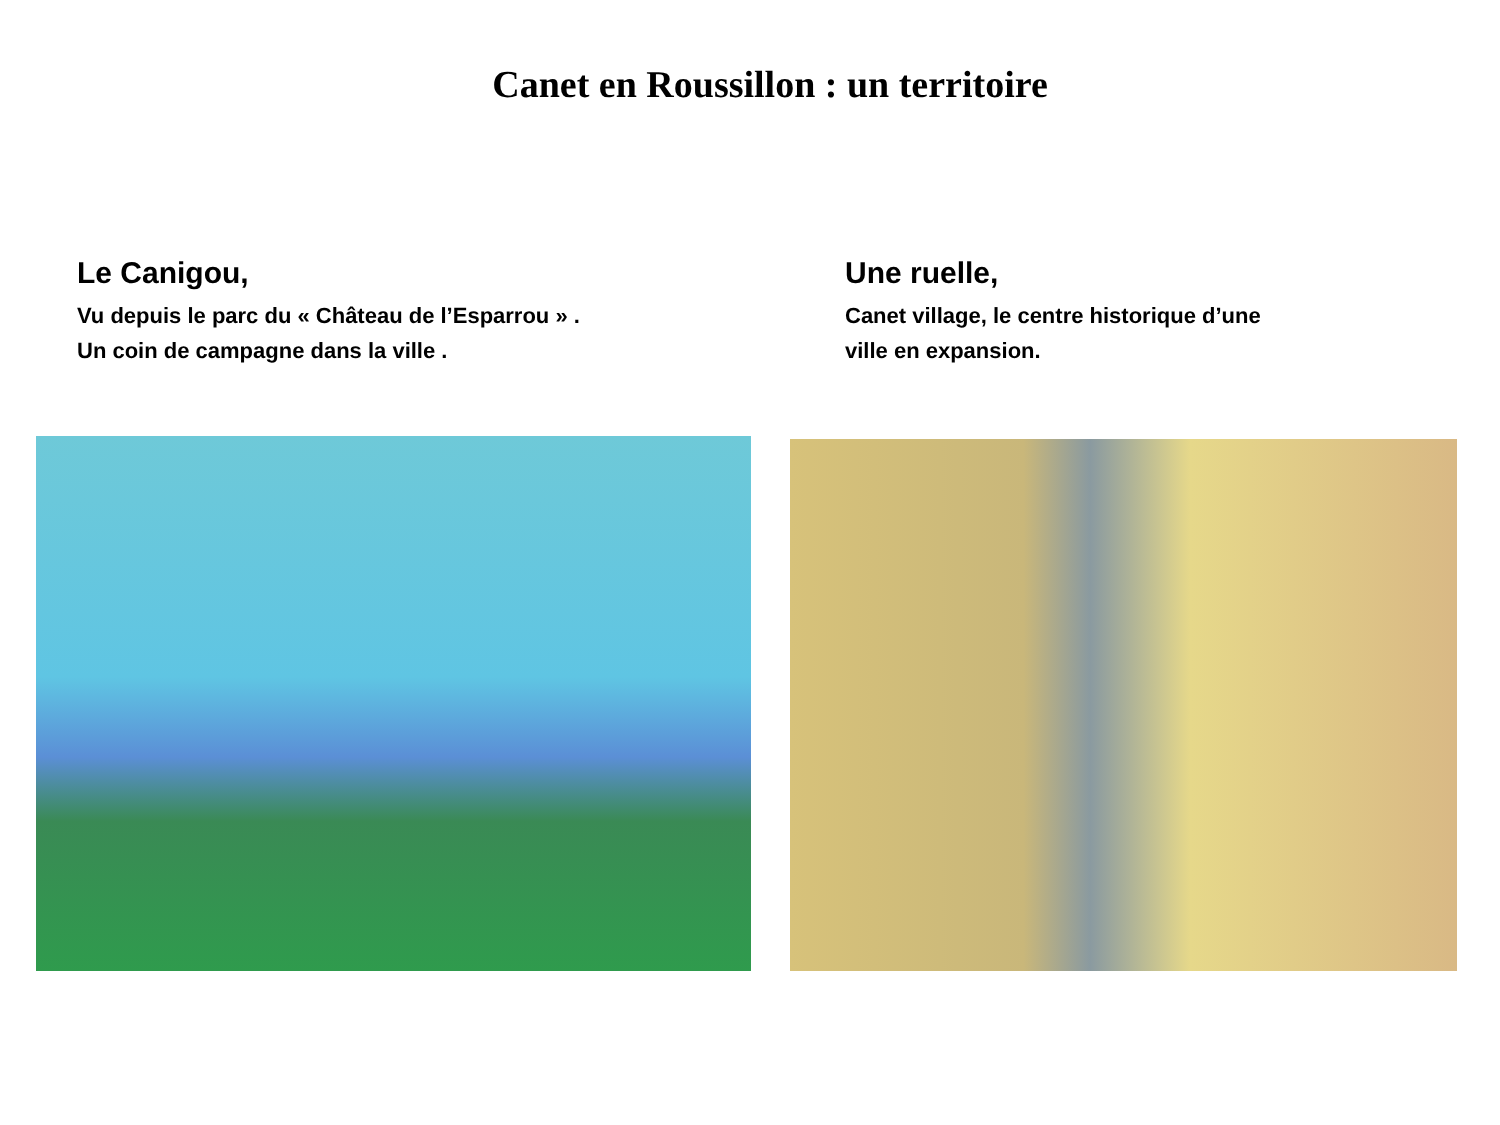Canet en Roussillon : un territoire
Le Canigou,
Vu depuis le parc du « Château de l’Esparrou » .
Un coin de campagne dans la ville .
Une ruelle,
Canet village, le centre historique d’une
ville en expansion.